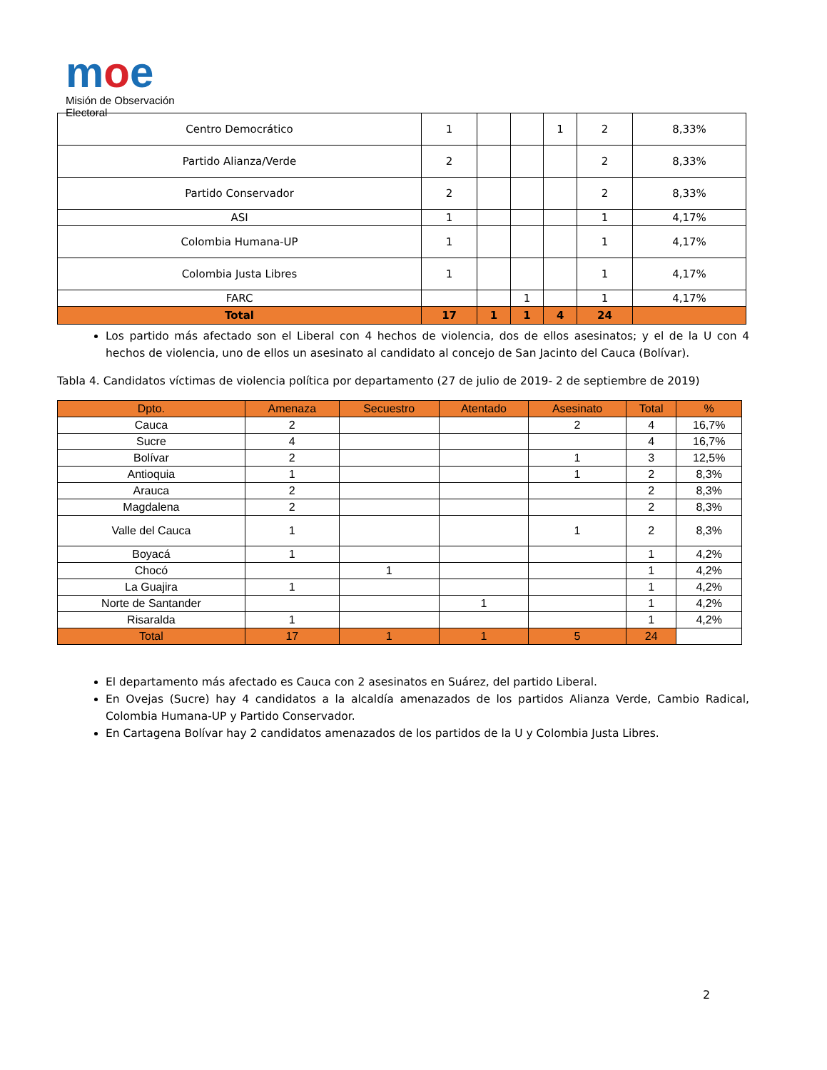moe
Misión de Observación Electoral
| Centro Democrático | 1 | | | 1 | 2 | 8,33% |
| Partido Alianza/Verde | 2 | | | | 2 | 8,33% |
| Partido Conservador | 2 | | | | 2 | 8,33% |
| ASI | 1 | | | | 1 | 4,17% |
| Colombia Humana-UP | 1 | | | | 1 | 4,17% |
| Colombia Justa Libres | 1 | | | | 1 | 4,17% |
| FARC | | | 1 | | 1 | 4,17% |
| Total | 17 | 1 | 1 | 4 | 24 | |
Los partido más afectado son el Liberal con 4 hechos de violencia, dos de ellos asesinatos; y el de la U con 4 hechos de violencia, uno de ellos un asesinato al candidato al concejo de San Jacinto del Cauca (Bolívar).
Tabla 4. Candidatos víctimas de violencia política por departamento (27 de julio de 2019- 2 de septiembre de 2019)
| Dpto. | Amenaza | Secuestro | Atentado | Asesinato | Total | % |
| --- | --- | --- | --- | --- | --- | --- |
| Cauca | 2 | | | 2 | 4 | 16,7% |
| Sucre | 4 | | | | 4 | 16,7% |
| Bolívar | 2 | | | 1 | 3 | 12,5% |
| Antioquia | 1 | | | 1 | 2 | 8,3% |
| Arauca | 2 | | | | 2 | 8,3% |
| Magdalena | 2 | | | | 2 | 8,3% |
| Valle del Cauca | 1 | | | 1 | 2 | 8,3% |
| Boyacá | 1 | | | | 1 | 4,2% |
| Chocó | | 1 | | | 1 | 4,2% |
| La Guajira | 1 | | | | 1 | 4,2% |
| Norte de Santander | | | 1 | | 1 | 4,2% |
| Risaralda | 1 | | | | 1 | 4,2% |
| Total | 17 | 1 | 1 | 5 | 24 | |
El departamento más afectado es Cauca con 2 asesinatos en Suárez, del partido Liberal.
En Ovejas (Sucre) hay 4 candidatos a la alcaldía amenazados de los partidos Alianza Verde, Cambio Radical, Colombia Humana-UP y Partido Conservador.
En Cartagena Bolívar hay 2 candidatos amenazados de los partidos de la U y Colombia Justa Libres.
2